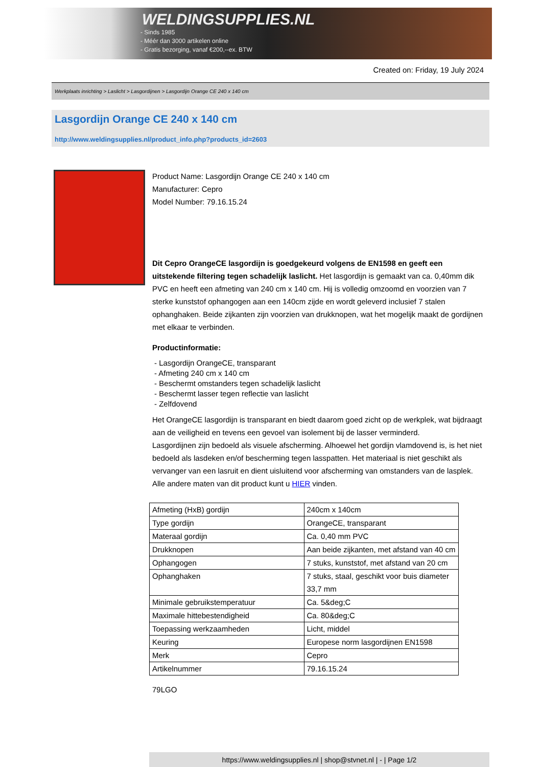WELDINGSUPPLIES.NL
- Sinds 1985
- Méér dan 3000 artikelen online
- Gratis bezorging, vanaf €200,--ex. BTW
Created on: Friday, 19 July 2024
Werkplaats inrichting > Laslicht > Lasgordijnen > Lasgordijn Orange CE 240 x 140 cm
Lasgordijn Orange CE 240 x 140 cm
http://www.weldingsupplies.nl/product_info.php?products_id=2603
Product Name: Lasgordijn Orange CE 240 x 140 cm
Manufacturer: Cepro
Model Number: 79.16.15.24
Dit Cepro OrangeCE lasgordijn is goedgekeurd volgens de EN1598 en geeft een uitstekende filtering tegen schadelijk laslicht. Het lasgordijn is gemaakt van ca. 0,40mm dik PVC en heeft een afmeting van 240 cm x 140 cm. Hij is volledig omzoomd en voorzien van 7 sterke kunststof ophangogen aan een 140cm zijde en wordt geleverd inclusief 7 stalen ophanghaken. Beide zijkanten zijn voorzien van drukknopen, wat het mogelijk maakt de gordijnen met elkaar te verbinden.
Productinformatie:
- Lasgordijn OrangeCE, transparant
- Afmeting 240 cm x 140 cm
- Beschermt omstanders tegen schadelijk laslicht
- Beschermt lasser tegen reflectie van laslicht
- Zelfdovend
Het OrangeCE lasgordijn is transparant en biedt daarom goed zicht op de werkplek, wat bijdraagt aan de veiligheid en tevens een gevoel van isolement bij de lasser verminderd.
Lasgordijnen zijn bedoeld als visuele afscherming. Alhoewel het gordijn vlamdovend is, is het niet bedoeld als lasdeken en/of bescherming tegen lasspatten. Het materiaal is niet geschikt als vervanger van een lasruit en dient uisluitend voor afscherming van omstanders van de lasplek.
Alle andere maten van dit product kunt u HIER vinden.
| Afmeting (HxB) gordijn | 240cm x 140cm |
| Type gordijn | OrangeCE, transparant |
| Materaal gordijn | Ca. 0,40 mm PVC |
| Drukknopen | Aan beide zijkanten, met afstand van 40 cm |
| Ophangogen | 7 stuks, kunststof, met afstand van 20 cm |
| Ophanghaken | 7 stuks, staal, geschikt voor buis diameter 33,7 mm |
| Minimale gebruikstemperatuur | Ca. 5&deg;C |
| Maximale hittebestendigheid | Ca. 80&deg;C |
| Toepassing werkzaamheden | Licht, middel |
| Keuring | Europese norm lasgordijnen EN1598 |
| Merk | Cepro |
| Artikelnummer | 79.16.15.24 |
79LGO
https://www.weldingsupplies.nl | shop@stvnet.nl | - | Page 1/2